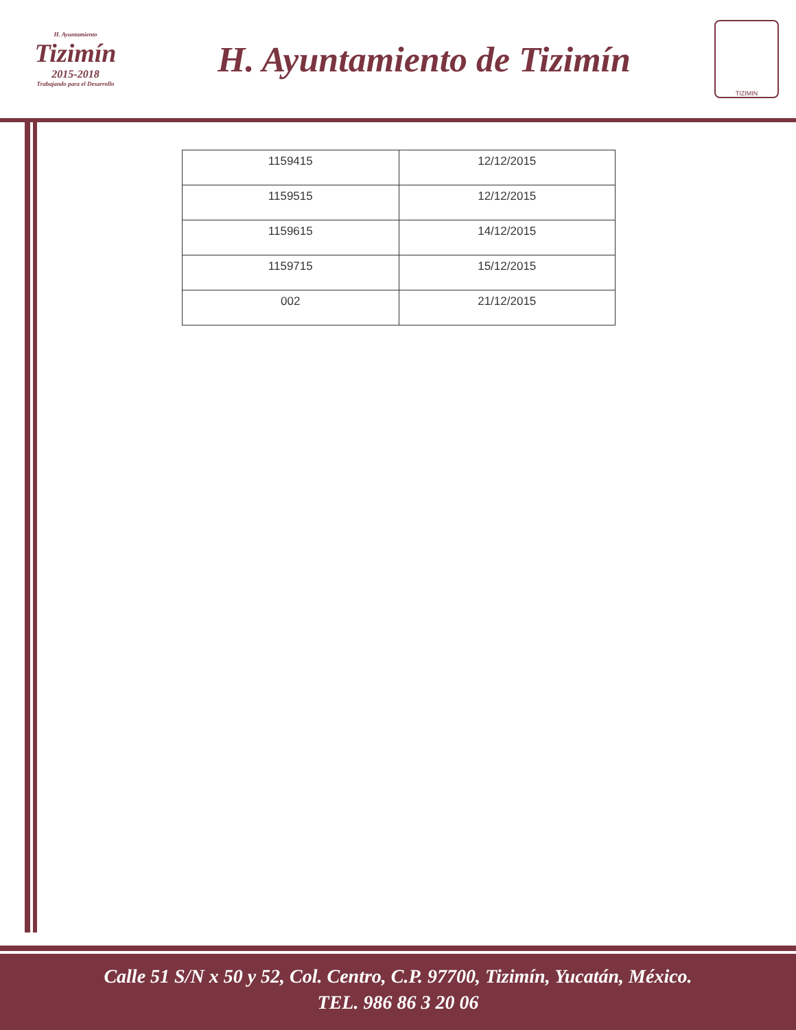H. Ayuntamiento
Tizimín
2015-2018
Trabajando para el Desarrollo
H. Ayuntamiento de Tizimín
TIZIMIN
| 1159415 | 12/12/2015 |
| 1159515 | 12/12/2015 |
| 1159615 | 14/12/2015 |
| 1159715 | 15/12/2015 |
| 002 | 21/12/2015 |
Calle 51 S/N x 50 y 52, Col. Centro, C.P. 97700, Tizimín, Yucatán, México.
TEL. 986 86 3 20 06